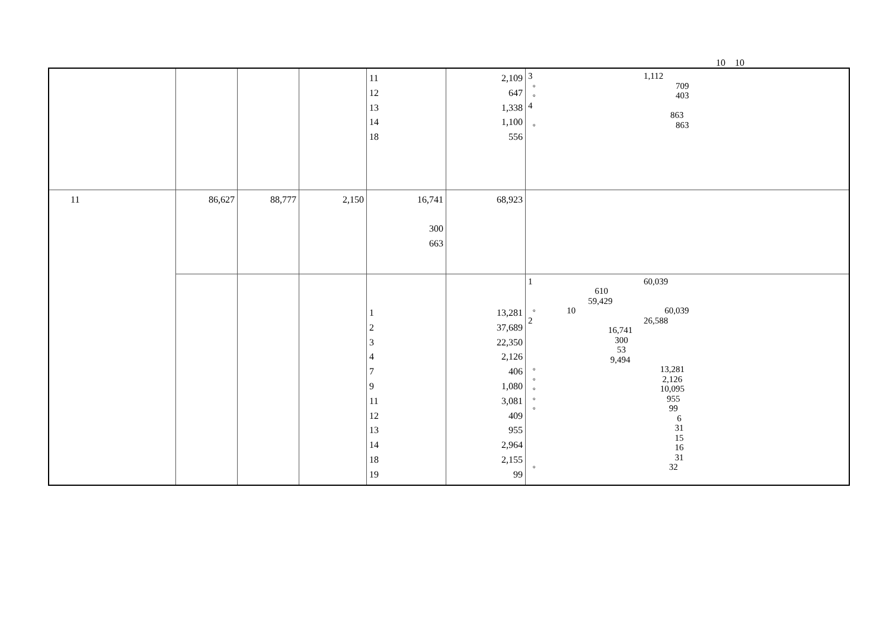10　10
| | | | | 11 12 13 14 18 | 2,109 647 1,338 1,100 556 | 3 1,112 ◦ 709 ◦ 403 4 863 ◦ 863 |
| 11 | 86,627 | 88,777 | 2,150 | 16,741 300 663 | 68,923 | |
| | | | | 1 2 3 4 7 9 11 12 13 14 18 19 | 13,281 37,689 22,350 2,126 406 1,080 3,081 409 955 2,964 2,155 99 | 1 60,039 610 59,429 ◦ 10 60,039 2 26,588 16,741 300 53 9,494 ◦ 13,281 ◦ 2,126 ◦ 10,095 ◦ 955 ◦ 99 6 31 15 16 31 ◦ 32 |